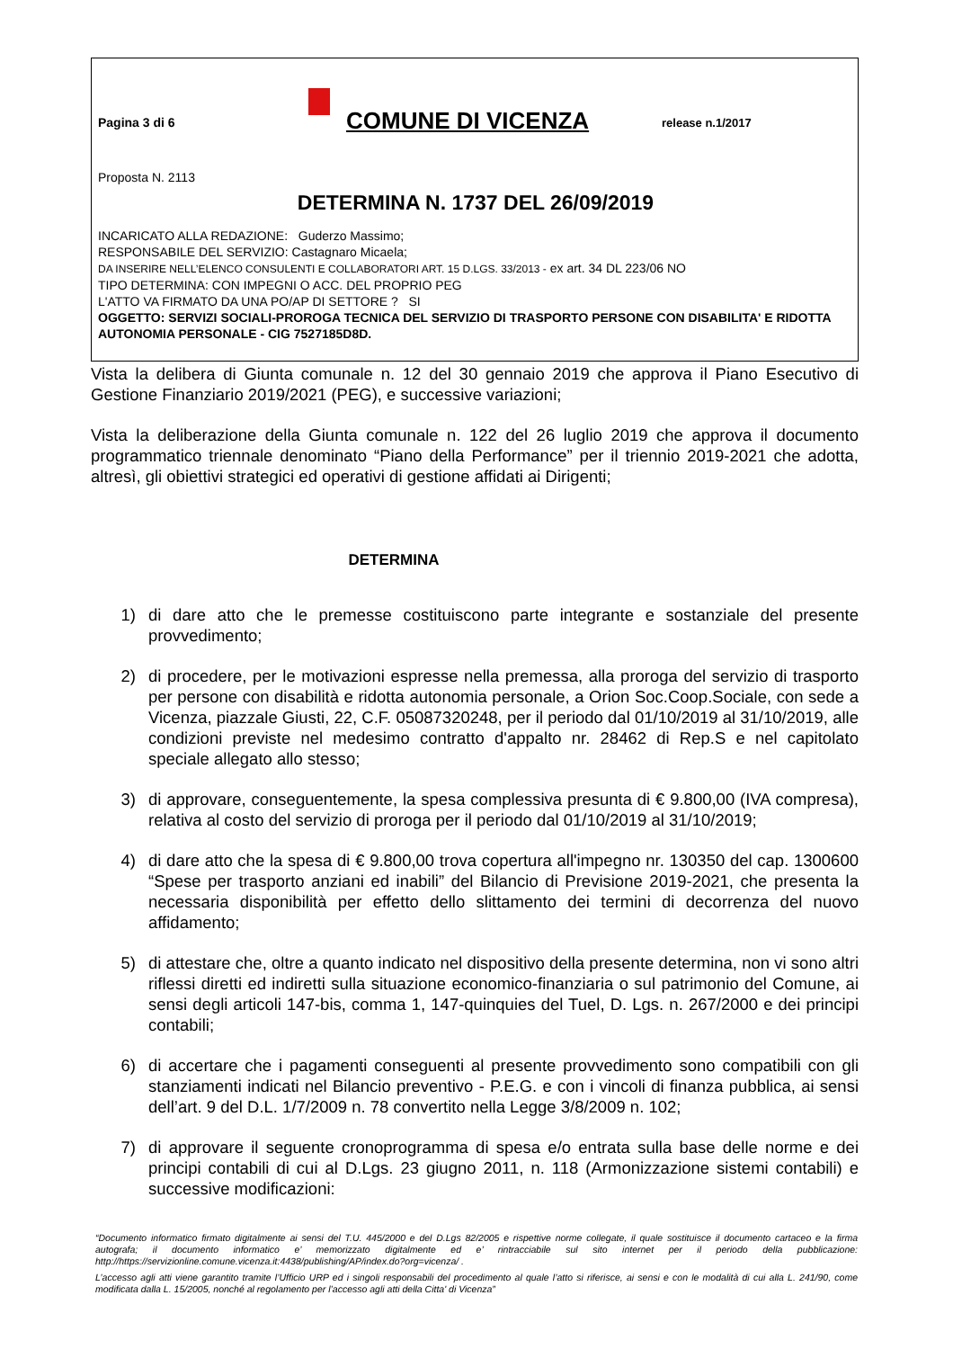Pagina 3 di 6
COMUNE DI VICENZA
release n.1/2017
Proposta N. 2113
DETERMINA N. 1737 DEL 26/09/2019
INCARICATO ALLA REDAZIONE: Guderzo Massimo;
RESPONSABILE DEL SERVIZIO: Castagnaro Micaela;
DA INSERIRE NELL’ELENCO CONSULENTI E COLLABORATORI ART. 15 D.LGS. 33/2013 - ex art. 34 DL 223/06 NO
TIPO DETERMINA: CON IMPEGNI O ACC. DEL PROPRIO PEG
L'ATTO VA FIRMATO DA UNA PO/AP DI SETTORE ? SI
OGGETTO: SERVIZI SOCIALI-PROROGA TECNICA DEL SERVIZIO DI TRASPORTO PERSONE CON DISABILITA' E RIDOTTA AUTONOMIA PERSONALE - CIG 7527185D8D.
Vista la delibera di Giunta comunale n. 12 del 30 gennaio 2019 che approva il Piano Esecutivo di Gestione Finanziario 2019/2021 (PEG), e successive variazioni;
Vista la deliberazione della Giunta comunale n. 122 del 26 luglio 2019 che approva il documento programmatico triennale denominato “Piano della Performance” per il triennio 2019-2021 che adotta, altresì, gli obiettivi strategici ed operativi di gestione affidati ai Dirigenti;
DETERMINA
1) di dare atto che le premesse costituiscono parte integrante e sostanziale del presente provvedimento;
2) di procedere, per le motivazioni espresse nella premessa, alla proroga del servizio di trasporto per persone con disabilità e ridotta autonomia personale, a Orion Soc.Coop.Sociale, con sede a Vicenza, piazzale Giusti, 22, C.F. 05087320248, per il periodo dal 01/10/2019 al 31/10/2019, alle condizioni previste nel medesimo contratto d'appalto nr. 28462 di Rep.S e nel capitolato speciale allegato allo stesso;
3) di approvare, conseguentemente, la spesa complessiva presunta di € 9.800,00 (IVA compresa), relativa al costo del servizio di proroga per il periodo dal 01/10/2019 al 31/10/2019;
4) di dare atto che la spesa di € 9.800,00 trova copertura all'impegno nr. 130350 del cap. 1300600 “Spese per trasporto anziani ed inabili” del Bilancio di Previsione 2019-2021, che presenta la necessaria disponibilità per effetto dello slittamento dei termini di decorrenza del nuovo affidamento;
5) di attestare che, oltre a quanto indicato nel dispositivo della presente determina, non vi sono altri riflessi diretti ed indiretti sulla situazione economico-finanziaria o sul patrimonio del Comune, ai sensi degli articoli 147-bis, comma 1, 147-quinquies del Tuel, D. Lgs. n. 267/2000 e dei principi contabili;
6) di accertare che i pagamenti conseguenti al presente provvedimento sono compatibili con gli stanziamenti indicati nel Bilancio preventivo - P.E.G. e con i vincoli di finanza pubblica, ai sensi dell’art. 9 del D.L. 1/7/2009 n. 78 convertito nella Legge 3/8/2009 n. 102;
7) di approvare il seguente cronoprogramma di spesa e/o entrata sulla base delle norme e dei principi contabili di cui al D.Lgs. 23 giugno 2011, n. 118 (Armonizzazione sistemi contabili) e successive modificazioni:
“Documento informatico firmato digitalmente ai sensi del T.U. 445/2000 e del D.Lgs 82/2005 e rispettive norme collegate, il quale sostituisce il documento cartaceo e la firma autografa; il documento informatico e’ memorizzato digitalmente ed e’ rintracciabile sul sito internet per il periodo della pubblicazione: http://https://servizionline.comune.vicenza.it:4438/publishing/AP/index.do?org=vicenza/ .
L’accesso agli atti viene garantito tramite l’Ufficio URP ed i singoli responsabili del procedimento al quale l’atto si riferisce, ai sensi e con le modalità di cui alla L. 241/90, come modificata dalla L. 15/2005, nonché al regolamento per l’accesso agli atti della Citta' di Vicenza”